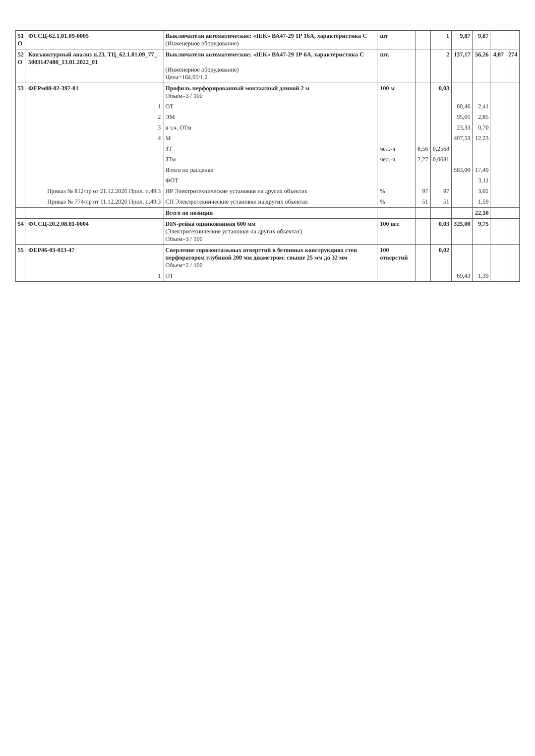| 51 О | ФССЦ-62.1.01.09-0005 | Выключатели автоматические: «IEK» ВА47-29 1Р 16А, характеристика С (Инженерное оборудование) | шт | | 1 | 9,87 | 9,87 | | |
| 52 О | Конъюктурный анализ п.23, ТЦ_62.1.01.09_77_ 5003147480_13.01.2022_01 | Выключатели автоматические: «IEK» ВА47-29 1Р 6А, характеристика С (Инженерное оборудование) Цена=164,60/1,2 | шт. | | 2 | 137,17 | 56,26 | 4,87 | 274 |
| 53 | ФЕРм08-02-397-01 | Профиль перфорированный монтажный длиной 2 м Объем=3 / 100 | 100 м | | 0,03 | | | | |
| | 1 | ОТ | | | | 80,46 | 2,41 | | |
| | 2 | ЭМ | | | | 95,01 | 2,85 | | |
| | 3 | в т.ч. ОТм | | | | 23,33 | 0,70 | | |
| | 4 | М | | | | 407,53 | 12,23 | | |
| | | ЗТ | чел.-ч | 8,56 | 0,2568 | | | | |
| | | ЗТм | чел.-ч | 2,27 | 0,0681 | | | | |
| | | Итого по расценке | | | | 583,00 | 17,49 | | |
| | | ФОТ | | | | | 3,11 | | |
| | Приказ № 812/пр от 21.12.2020 Прил. п.49.3 | НР Электротехнические установки на других объектах | % | 97 | 97 | | 3,02 | | |
| | Приказ № 774/пр от 11.12.2020 Прил. п.49.3 | СП Электротехнические установки на других объектах | % | 51 | 51 | | 1,59 | | |
| | | Всего по позиции | | | | | 22,10 | | |
| 54 | ФССЦ-20.2.08.01-0004 | DIN-рейка оцинкованная 600 мм (Электротехнические установки на других объектах) Объем=3 / 100 | 100 шт. | | 0,03 | 325,00 | 9,75 | | |
| 55 | ФЕР46-03-013-47 | Сверление горизонтальных отверстий в бетонных конструкциях стен перфоратором глубиной 200 мм диаметром: свыше 25 мм до 32 мм Объем=2 / 100 | 100 отверстий | | 0,02 | | | | |
| | 1 | ОТ | | | | 69,43 | 1,39 | | |